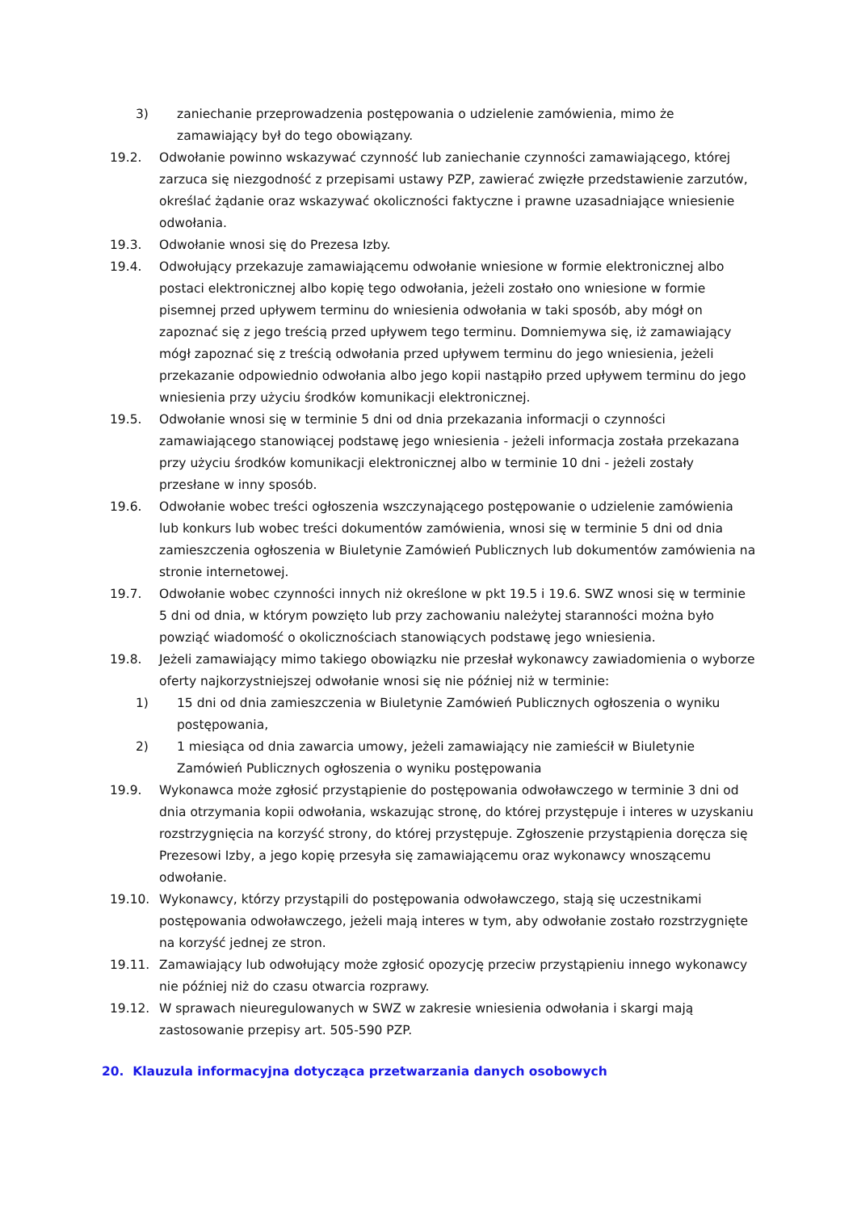3) zaniechanie przeprowadzenia postępowania o udzielenie zamówienia, mimo że zamawiający był do tego obowiązany.
19.2. Odwołanie powinno wskazywać czynność lub zaniechanie czynności zamawiającego, której zarzuca się niezgodność z przepisami ustawy PZP, zawierać zwięzłe przedstawienie zarzutów, określać żądanie oraz wskazywać okoliczności faktyczne i prawne uzasadniające wniesienie odwołania.
19.3. Odwołanie wnosi się do Prezesa Izby.
19.4. Odwołujący przekazuje zamawiającemu odwołanie wniesione w formie elektronicznej albo postaci elektronicznej albo kopię tego odwołania, jeżeli zostało ono wniesione w formie pisemnej przed upływem terminu do wniesienia odwołania w taki sposób, aby mógł on zapoznać się z jego treścią przed upływem tego terminu. Domniemywa się, iż zamawiający mógł zapoznać się z treścią odwołania przed upływem terminu do jego wniesienia, jeżeli przekazanie odpowiednio odwołania albo jego kopii nastąpiło przed upływem terminu do jego wniesienia przy użyciu środków komunikacji elektronicznej.
19.5. Odwołanie wnosi się w terminie 5 dni od dnia przekazania informacji o czynności zamawiającego stanowiącej podstawę jego wniesienia - jeżeli informacja została przekazana przy użyciu środków komunikacji elektronicznej albo w terminie 10 dni - jeżeli zostały przesłane w inny sposób.
19.6. Odwołanie wobec treści ogłoszenia wszczynającego postępowanie o udzielenie zamówienia lub konkurs lub wobec treści dokumentów zamówienia, wnosi się w terminie 5 dni od dnia zamieszczenia ogłoszenia w Biuletynie Zamówień Publicznych lub dokumentów zamówienia na stronie internetowej.
19.7. Odwołanie wobec czynności innych niż określone w pkt 19.5 i 19.6. SWZ wnosi się w terminie 5 dni od dnia, w którym powzięto lub przy zachowaniu należytej staranności można było powziąć wiadomość o okolicznościach stanowiących podstawę jego wniesienia.
19.8. Jeżeli zamawiający mimo takiego obowiązku nie przesłał wykonawcy zawiadomienia o wyborze oferty najkorzystniejszej odwołanie wnosi się nie później niż w terminie:
1) 15 dni od dnia zamieszczenia w Biuletynie Zamówień Publicznych ogłoszenia o wyniku postępowania,
2) 1 miesiąca od dnia zawarcia umowy, jeżeli zamawiający nie zamieścił w Biuletynie Zamówień Publicznych ogłoszenia o wyniku postępowania
19.9. Wykonawca może zgłosić przystąpienie do postępowania odwoławczego w terminie 3 dni od dnia otrzymania kopii odwołania, wskazując stronę, do której przystępuje i interes w uzyskaniu rozstrzygnięcia na korzyść strony, do której przystępuje. Zgłoszenie przystąpienia doręcza się Prezesowi Izby, a jego kopię przesyła się zamawiającemu oraz wykonawcy wnoszącemu odwołanie.
19.10. Wykonawcy, którzy przystąpili do postępowania odwoławczego, stają się uczestnikami postępowania odwoławczego, jeżeli mają interes w tym, aby odwołanie zostało rozstrzygnięte na korzyść jednej ze stron.
19.11. Zamawiający lub odwołujący może zgłosić opozycję przeciw przystąpieniu innego wykonawcy nie później niż do czasu otwarcia rozprawy.
19.12. W sprawach nieuregulowanych w SWZ w zakresie wniesienia odwołania i skargi mają zastosowanie przepisy art. 505-590 PZP.
20. Klauzula informacyjna dotycząca przetwarzania danych osobowych